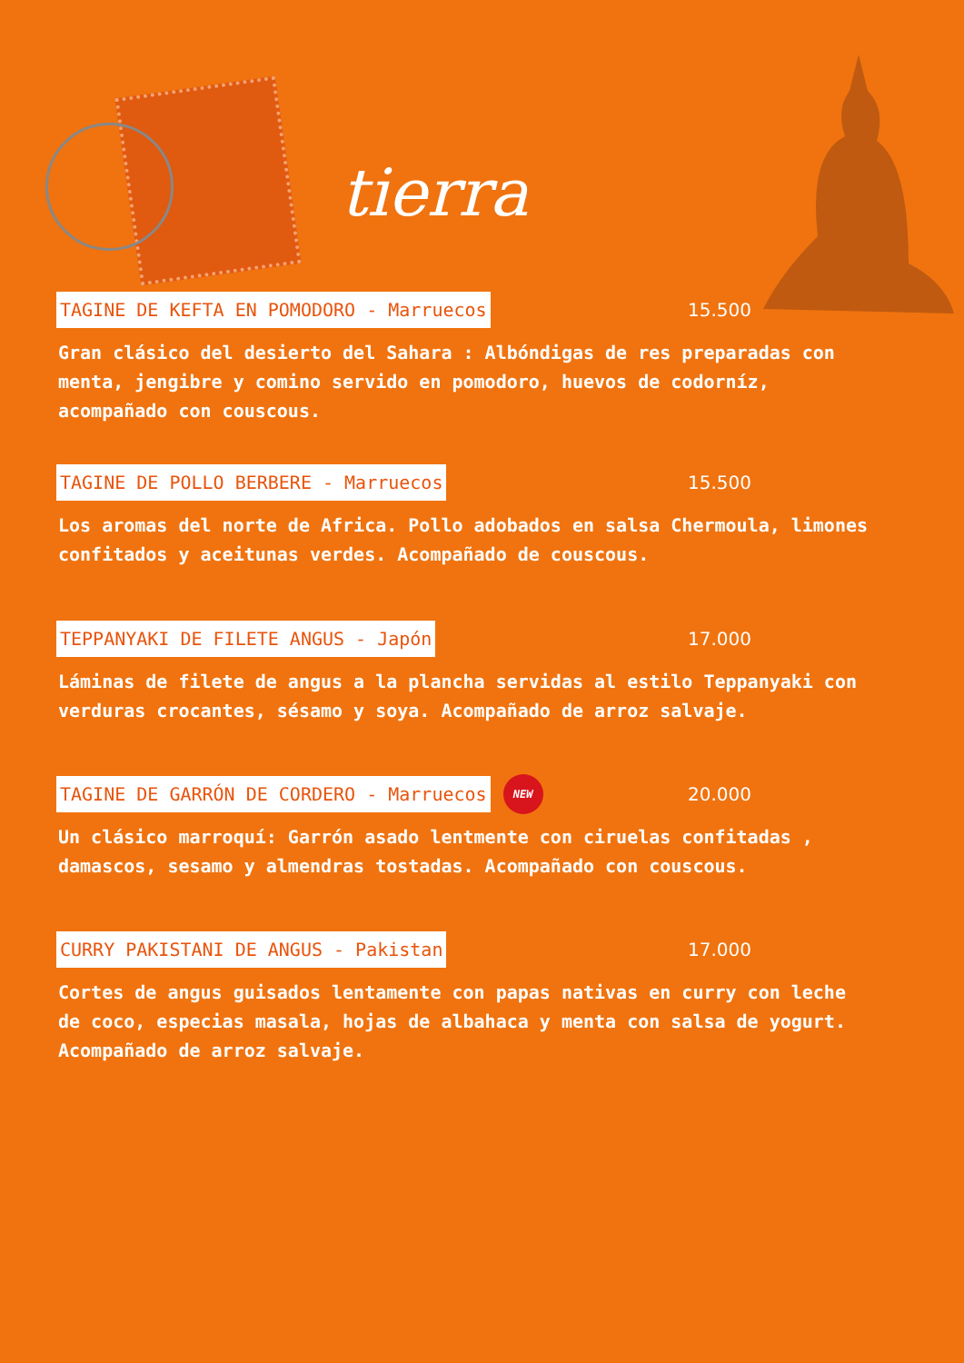tierra
TAGINE DE KEFTA EN POMODORO - Marruecos 15.500
Gran clásico del desierto del Sahara : Albóndigas de res preparadas con menta, jengibre y comino servido en pomodoro, huevos de codorníz, acompañado con couscous.
TAGINE DE POLLO BERBERE - Marruecos 15.500
Los aromas del norte de Africa. Pollo adobados en salsa Chermoula, limones confitados y aceitunas verdes. Acompañado de couscous.
TEPPANYAKI DE FILETE ANGUS - Japón 17.000
Láminas de filete de angus a la plancha servidas al estilo Teppanyaki con verduras crocantes, sésamo y soya. Acompañado de arroz salvaje.
TAGINE DE GARRÓN DE CORDERO - Marruecos NEW 20.000
Un clásico marroquí: Garrón asado lentmente con ciruelas confitadas , damascos, sesamo y almendras tostadas. Acompañado con couscous.
CURRY PAKISTANI DE ANGUS - Pakistan 17.000
Cortes de angus guisados lentamente con papas nativas en curry con leche de coco, especias masala, hojas de albahaca y menta con salsa de yogurt. Acompañado de arroz salvaje.